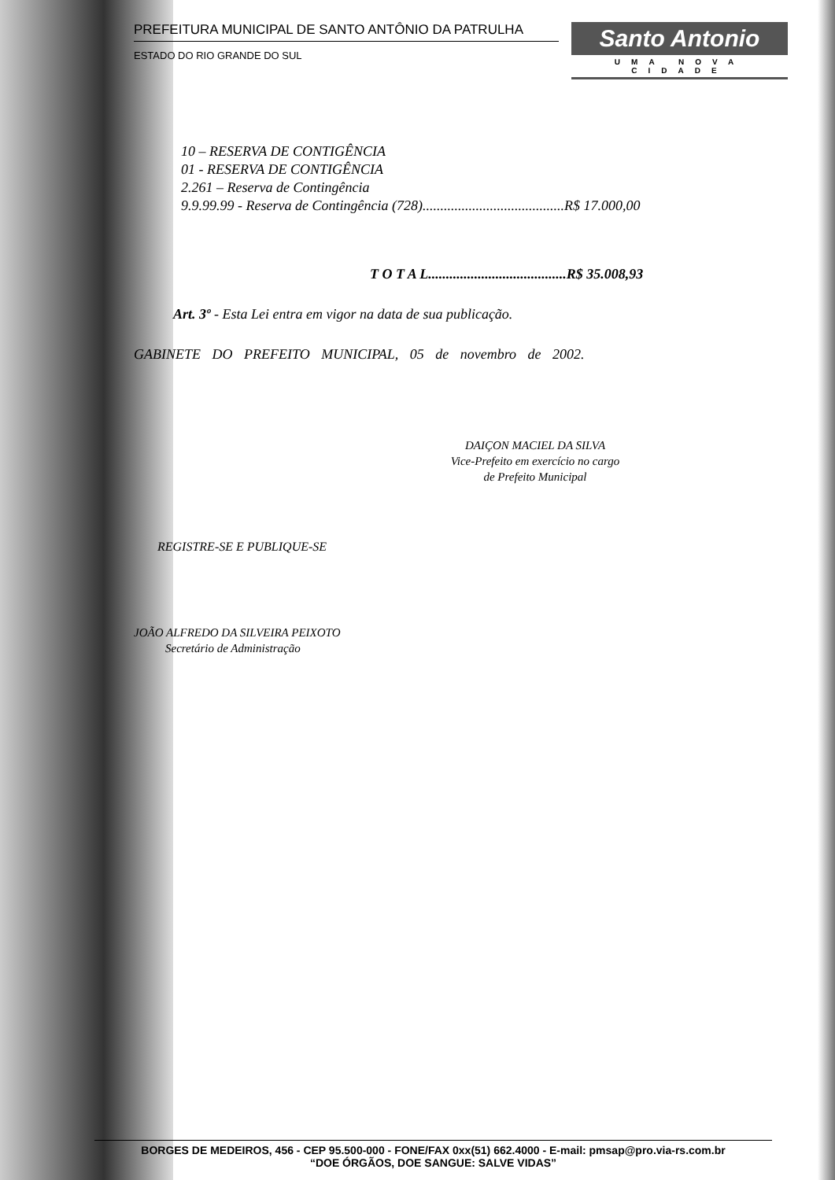PREFEITURA MUNICIPAL DE SANTO ANTÔNIO DA PATRULHA
ESTADO DO RIO GRANDE DO SUL
Santo Antonio
UMA NOVA CIDADE
10 – RESERVA DE CONTIGÊNCIA
01 - RESERVA DE CONTIGÊNCIA
2.261 – Reserva de Contingência
9.9.99.99 - Reserva de Contingência (728)........................................R$ 17.000,00
T O T A L.......................................R$ 35.008,93
Art. 3º - Esta Lei entra em vigor na data de sua publicação.
GABINETE DO PREFEITO MUNICIPAL, 05 de novembro de 2002.
DAIÇON MACIEL DA SILVA
Vice-Prefeito em exercício no cargo
de Prefeito Municipal
REGISTRE-SE E PUBLIQUE-SE
JOÃO ALFREDO DA SILVEIRA PEIXOTO
Secretário de Administração
BORGES DE MEDEIROS, 456 - CEP 95.500-000 - FONE/FAX 0xx(51) 662.4000 - E-mail: pmsap@pro.via-rs.com.br
“DOE ÓRGÃOS, DOE SANGUE: SALVE VIDAS”